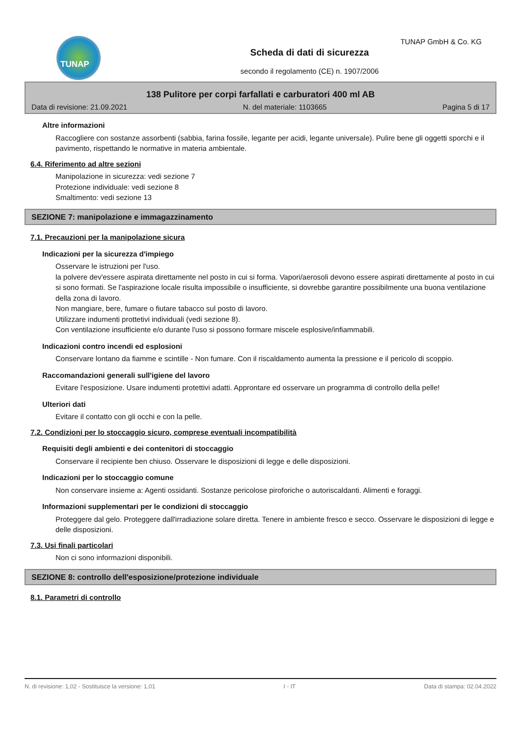TUNAP TUNAP GmbH & Co. KG
Scheda di dati di sicurezza
secondo il regolamento (CE) n. 1907/2006
138 Pulitore per corpi farfallati e carburatori 400 ml AB
Data di revisione: 21.09.2021 N. del materiale: 1103665 Pagina 5 di 17
Altre informazioni
Raccogliere con sostanze assorbenti (sabbia, farina fossile, legante per acidi, legante universale). Pulire bene gli oggetti sporchi e il pavimento, rispettando le normative in materia ambientale.
6.4. Riferimento ad altre sezioni
Manipolazione in sicurezza: vedi sezione 7
Protezione individuale: vedi sezione 8
Smaltimento: vedi sezione 13
SEZIONE 7: manipolazione e immagazzinamento
7.1. Precauzioni per la manipolazione sicura
Indicazioni per la sicurezza d'impiego
Osservare le istruzioni per l'uso.
la polvere dev'essere aspirata direttamente nel posto in cui si forma. Vapori/aerosoli devono essere aspirati direttamente al posto in cui si sono formati. Se l'aspirazione locale risulta impossibile o insufficiente, si dovrebbe garantire possibilmente una buona ventilazione della zona di lavoro.
Non mangiare, bere, fumare o fiutare tabacco sul posto di lavoro.
Utilizzare indumenti prottetivi individuali (vedi sezione 8).
Con ventilazione insufficiente e/o durante l'uso si possono formare miscele esplosive/infiammabili.
Indicazioni contro incendi ed esplosioni
Conservare lontano da fiamme e scintille - Non fumare. Con il riscaldamento aumenta la pressione e il pericolo di scoppio.
Raccomandazioni generali sull'igiene del lavoro
Evitare l'esposizione. Usare indumenti protettivi adatti. Approntare ed osservare un programma di controllo della pelle!
Ulteriori dati
Evitare il contatto con gli occhi e con la pelle.
7.2. Condizioni per lo stoccaggio sicuro, comprese eventuali incompatibilità
Requisiti degli ambienti e dei contenitori di stoccaggio
Conservare il recipiente ben chiuso. Osservare le disposizioni di legge e delle disposizioni.
Indicazioni per lo stoccaggio comune
Non conservare insieme a: Agenti ossidanti. Sostanze pericolose piroforiche o autoriscaldanti. Alimenti e foraggi.
Informazioni supplementari per le condizioni di stoccaggio
Proteggere dal gelo. Proteggere dall'irradiazione solare diretta. Tenere in ambiente fresco e secco. Osservare le disposizioni di legge e delle disposizioni.
7.3. Usi finali particolari
Non ci sono informazioni disponibili.
SEZIONE 8: controllo dell'esposizione/protezione individuale
8.1. Parametri di controllo
N. di revisione: 1,02 - Sostituisce la versione: 1,01 I - IT Data di stampa: 02.04.2022